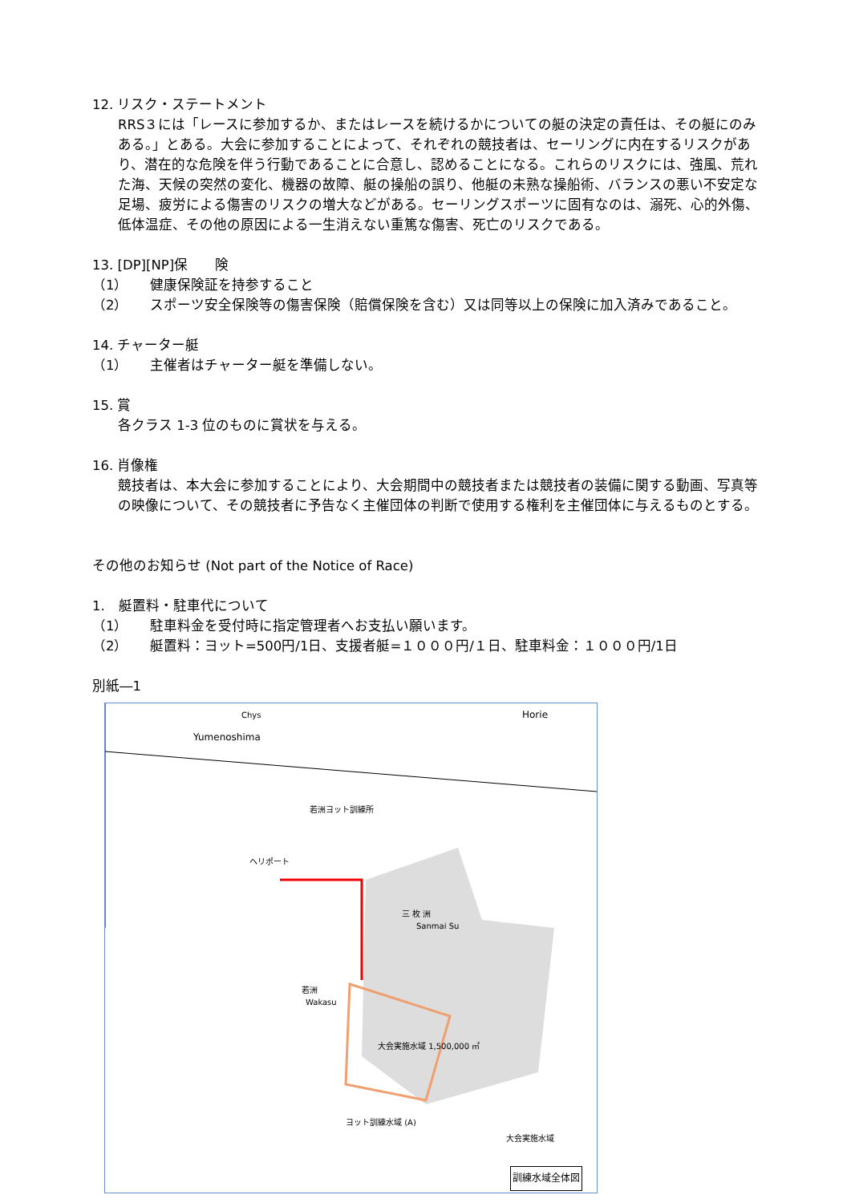12. リスク・ステートメント
RRS３には「レースに参加するか、またはレースを続けるかについての艇の決定の責任は、その艇にのみある。」とある。大会に参加することによって、それぞれの競技者は、セーリングに内在するリスクがあり、潜在的な危険を伴う行動であることに合意し、認めることになる。これらのリスクには、強風、荒れた海、天候の突然の変化、機器の故障、艇の操船の誤り、他艇の未熟な操船術、バランスの悪い不安定な足場、疲労による傷害のリスクの増大などがある。セーリングスポーツに固有なのは、溺死、心的外傷、低体温症、その他の原因による一生消えない重篤な傷害、死亡のリスクである。
13. [DP][NP]保　　険
（1） 健康保険証を持参すること
（2） スポーツ安全保険等の傷害保険（賠償保険を含む）又は同等以上の保険に加入済みであること。
14. チャーター艇
（1） 主催者はチャーター艇を準備しない。
15. 賞
各クラス 1-3 位のものに賞状を与える。
16. 肖像権
競技者は、本大会に参加することにより、大会期間中の競技者または競技者の装備に関する動画、写真等の映像について、その競技者に予告なく主催団体の判断で使用する権利を主催団体に与えるものとする。
その他のお知らせ (Not part of the Notice of Race)
1.　艇置料・駐車代について
（1） 駐車料金を受付時に指定管理者へお支払い願います。
（2） 艇置料：ヨット=500円/1日、支援者艇=１０００円/１日、駐車料金：１０００円/1日
別紙―1
Chys Horie
Yumenoshima
若洲
Wakasu
三 枚 洲
Sanmai Su
大会実施水域
大会実施水域 1,500,000 ㎡
ヨット訓練水域 (A)
若洲ヨット訓練所
ヘリポート
訓練水域全体図